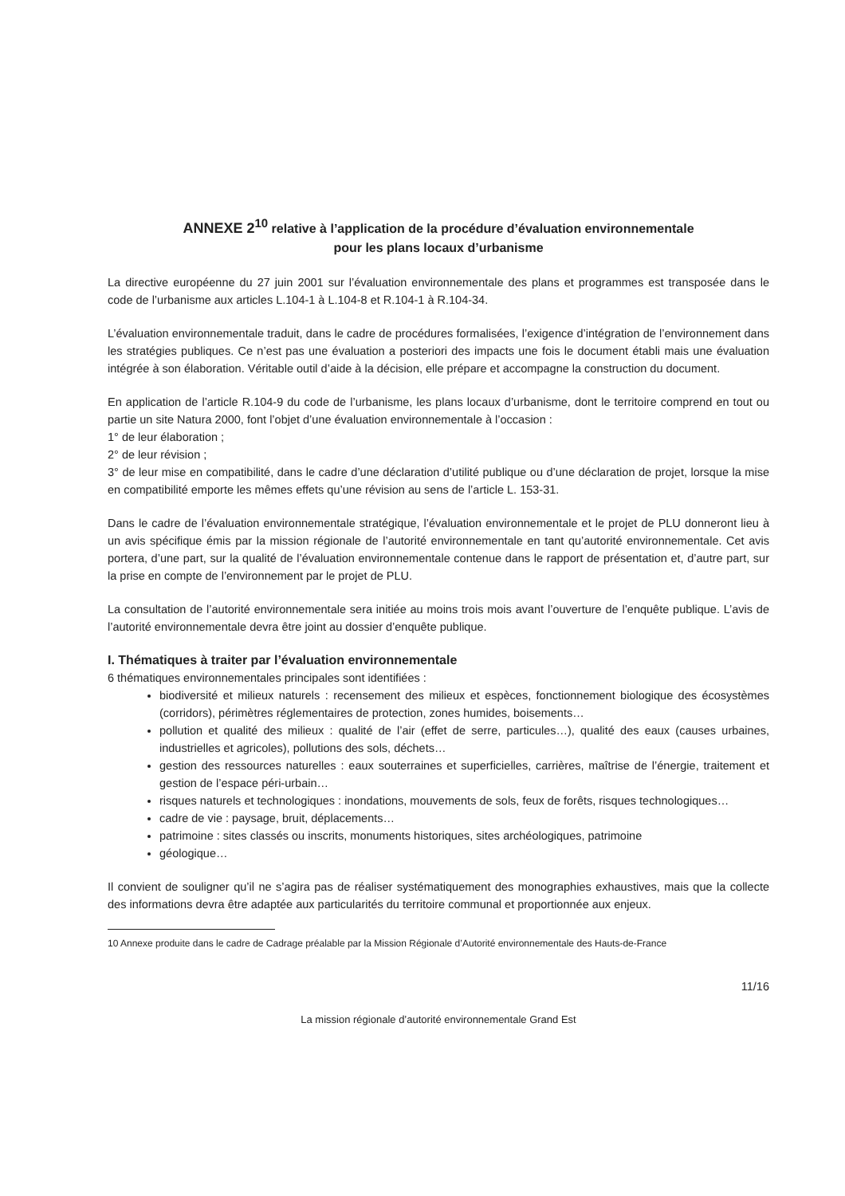ANNEXE 2<sup>10</sup> relative à l’application de la procédure d’évaluation environnementale
pour les plans locaux d’urbanisme
La directive européenne du 27 juin 2001 sur l’évaluation environnementale des plans et programmes est transposée dans le code de l’urbanisme aux articles L.104-1 à L.104-8 et R.104-1 à R.104-34.
L’évaluation environnementale traduit, dans le cadre de procédures formalisées, l’exigence d’intégration de l’environnement dans les stratégies publiques. Ce n’est pas une évaluation a posteriori des impacts une fois le document établi mais une évaluation intégrée à son élaboration. Véritable outil d’aide à la décision, elle prépare et accompagne la construction du document.
En application de l’article R.104-9 du code de l’urbanisme, les plans locaux d’urbanisme, dont le territoire comprend en tout ou partie un site Natura 2000, font l’objet d’une évaluation environnementale à l’occasion :
1° de leur élaboration ;
2° de leur révision ;
3° de leur mise en compatibilité, dans le cadre d’une déclaration d’utilité publique ou d’une déclaration de projet, lorsque la mise en compatibilité emporte les mêmes effets qu’une révision au sens de l’article L. 153-31.
Dans le cadre de l’évaluation environnementale stratégique, l’évaluation environnementale et le projet de PLU donneront lieu à un avis spécifique émis par la mission régionale de l’autorité environnementale en tant qu’autorité environnementale. Cet avis portera, d’une part, sur la qualité de l’évaluation environnementale contenue dans le rapport de présentation et, d’autre part, sur la prise en compte de l’environnement par le projet de PLU.
La consultation de l’autorité environnementale sera initiée au moins trois mois avant l’ouverture de l’enquête publique. L’avis de l’autorité environnementale devra être joint au dossier d’enquête publique.
I. Thématiques à traiter par l’évaluation environnementale
6 thématiques environnementales principales sont identifiées :
biodiversité et milieux naturels : recensement des milieux et espèces, fonctionnement biologique des écosystèmes (corridors), périmètres réglementaires de protection, zones humides, boisements…
pollution et qualité des milieux : qualité de l’air (effet de serre, particules…), qualité des eaux (causes urbaines, industrielles et agricoles), pollutions des sols, déchets…
gestion des ressources naturelles : eaux souterraines et superficielles, carrières, maîtrise de l’énergie, traitement et gestion de l’espace péri-urbain…
risques naturels et technologiques : inondations, mouvements de sols, feux de forêts, risques technologiques…
cadre de vie : paysage, bruit, déplacements…
patrimoine : sites classés ou inscrits, monuments historiques, sites archéologiques, patrimoine
géologique…
Il convient de souligner qu’il ne s’agira pas de réaliser systématiquement des monographies exhaustives, mais que la collecte des informations devra être adaptée aux particularités du territoire communal et proportionnée aux enjeux.
10 Annexe produite dans le cadre de Cadrage préalable par la Mission Régionale d’Autorité environnementale des Hauts-de-France
11/16
La mission régionale d’autorité environnementale Grand Est